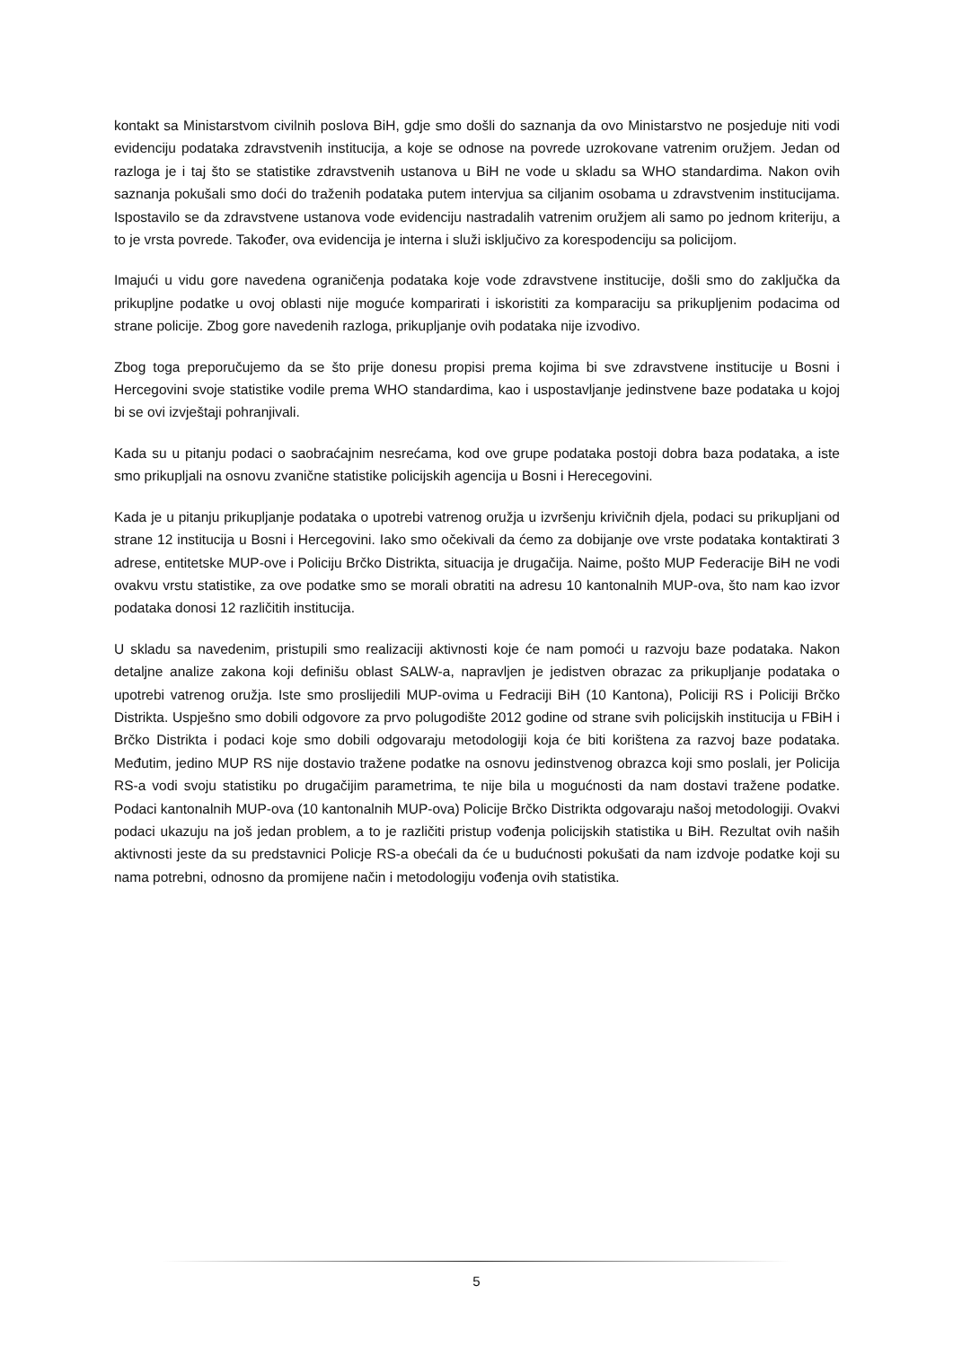kontakt sa Ministarstvom civilnih poslova BiH, gdje smo došli do saznanja da ovo Ministarstvo ne posjeduje niti vodi evidenciju podataka zdravstvenih institucija, a koje se odnose na povrede uzrokovane vatrenim oružjem. Jedan od razloga je i taj što se statistike zdravstvenih ustanova u BiH ne vode u skladu sa WHO standardima. Nakon ovih saznanja pokušali smo doći do traženih podataka putem intervjua sa ciljanim osobama u zdravstvenim institucijama. Ispostavilo se da zdravstvene ustanova vode evidenciju nastradalih vatrenim oružjem ali samo po jednom kriteriju, a to je vrsta povrede. Također, ova evidencija je interna i služi isključivo za korespodenciju sa policijom.
Imajući u vidu gore navedena ograničenja podataka koje vode zdravstvene institucije, došli smo do zaključka da prikupljne podatke u ovoj oblasti nije moguće komparirati i iskoristiti za komparaciju sa prikupljenim podacima od strane policije. Zbog gore navedenih razloga, prikupljanje ovih podataka nije izvodivo.
Zbog toga preporučujemo da se što prije donesu propisi prema kojima bi sve zdravstvene institucije u Bosni i Hercegovini svoje statistike vodile prema WHO standardima, kao i uspostavljanje jedinstvene baze podataka u kojoj bi se ovi izvještaji pohranjivali.
Kada su u pitanju podaci o saobraćajnim nesrećama, kod ove grupe podataka postoji dobra baza podataka, a iste smo prikupljali na osnovu zvanične statistike policijskih agencija u Bosni i Herecegovini.
Kada je u pitanju prikupljanje podataka o upotrebi vatrenog oružja u izvršenju krivičnih djela, podaci su prikupljani od strane 12 institucija u Bosni i Hercegovini. Iako smo očekivali da ćemo za dobijanje ove vrste podataka kontaktirati 3 adrese, entitetske MUP-ove i Policiju Brčko Distrikta, situacija je drugačija. Naime, pošto MUP Federacije BiH ne vodi ovakvu vrstu statistike, za ove podatke smo se morali obratiti na adresu 10 kantonalnih MUP-ova, što nam kao izvor podataka donosi 12 različitih institucija.
U skladu sa navedenim, pristupili smo realizaciji aktivnosti koje će nam pomoći u razvoju baze podataka. Nakon detaljne analize zakona koji definišu oblast SALW-a, napravljen je jedistven obrazac za prikupljanje podataka o upotrebi vatrenog oružja. Iste smo proslijedili MUP-ovima u Fedraciji BiH (10 Kantona), Policiji RS i Policiji Brčko Distrikta. Uspješno smo dobili odgovore za prvo polugodište 2012 godine od strane svih policijskih institucija u FBiH i Brčko Distrikta i podaci koje smo dobili odgovaraju metodologiji koja će biti korištena za razvoj baze podataka. Međutim, jedino MUP RS nije dostavio tražene podatke na osnovu jedinstvenog obrazca koji smo poslali, jer Policija RS-a vodi svoju statistiku po drugačijim parametrima, te nije bila u mogućnosti da nam dostavi tražene podatke. Podaci kantonalnih MUP-ova (10 kantonalnih MUP-ova) Policije Brčko Distrikta odgovaraju našoj metodologiji. Ovakvi podaci ukazuju na još jedan problem, a to je različiti pristup vođenja policijskih statistika u BiH. Rezultat ovih naših aktivnosti jeste da su predstavnici Policje RS-a obećali da će u budućnosti pokušati da nam izdvoje podatke koji su nama potrebni, odnosno da promijene način i metodologiju vođenja ovih statistika.
5